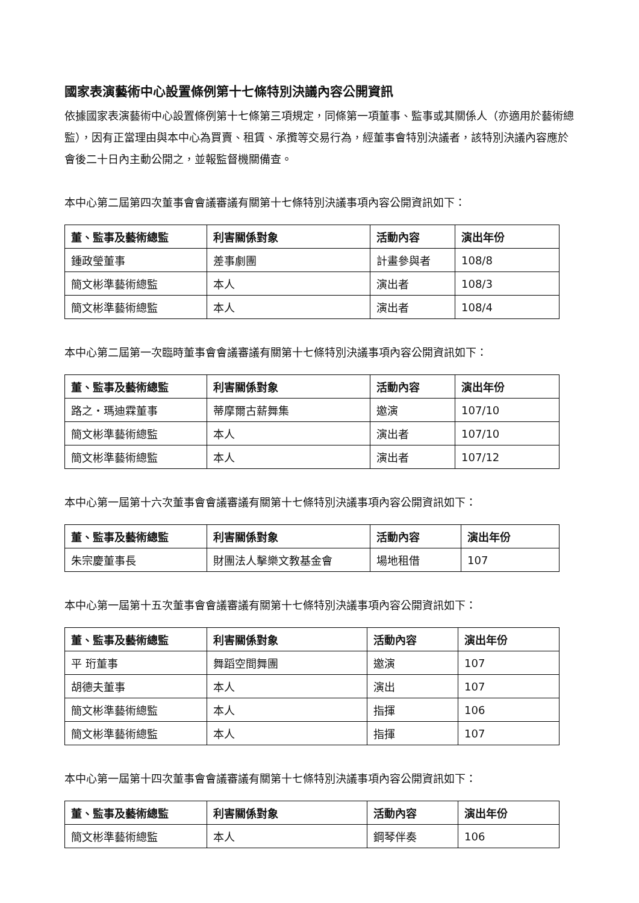國家表演藝術中心設置條例第十七條特別決議內容公開資訊
依據國家表演藝術中心設置條例第十七條第三項規定，同條第一項董事、監事或其關係人（亦適用於藝術總監），因有正當理由與本中心為買賣、租賃、承攬等交易行為，經董事會特別決議者，該特別決議內容應於會後二十日內主動公開之，並報監督機關備查。
本中心第二屆第四次董事會會議審議有關第十七條特別決議事項內容公開資訊如下：
| 董、監事及藝術總監 | 利害關係對象 | 活動內容 | 演出年份 |
| --- | --- | --- | --- |
| 鍾政瑩董事 | 差事劇團 | 計畫參與者 | 108/8 |
| 簡文彬準藝術總監 | 本人 | 演出者 | 108/3 |
| 簡文彬準藝術總監 | 本人 | 演出者 | 108/4 |
本中心第二屆第一次臨時董事會會議審議有關第十七條特別決議事項內容公開資訊如下：
| 董、監事及藝術總監 | 利害關係對象 | 活動內容 | 演出年份 |
| --- | --- | --- | --- |
| 路之・瑪迪霖董事 | 蒂摩爾古薪舞集 | 邀演 | 107/10 |
| 簡文彬準藝術總監 | 本人 | 演出者 | 107/10 |
| 簡文彬準藝術總監 | 本人 | 演出者 | 107/12 |
本中心第一屆第十六次董事會會議審議有關第十七條特別決議事項內容公開資訊如下：
| 董、監事及藝術總監 | 利害關係對象 | 活動內容 | 演出年份 |
| --- | --- | --- | --- |
| 朱宗慶董事長 | 財團法人擊樂文教基金會 | 場地租借 | 107 |
本中心第一屆第十五次董事會會議審議有關第十七條特別決議事項內容公開資訊如下：
| 董、監事及藝術總監 | 利害關係對象 | 活動內容 | 演出年份 |
| --- | --- | --- | --- |
| 平 珩董事 | 舞蹈空間舞團 | 邀演 | 107 |
| 胡德夫董事 | 本人 | 演出 | 107 |
| 簡文彬準藝術總監 | 本人 | 指揮 | 106 |
| 簡文彬準藝術總監 | 本人 | 指揮 | 107 |
本中心第一屆第十四次董事會會議審議有關第十七條特別決議事項內容公開資訊如下：
| 董、監事及藝術總監 | 利害關係對象 | 活動內容 | 演出年份 |
| --- | --- | --- | --- |
| 簡文彬準藝術總監 | 本人 | 鋼琴伴奏 | 106 |